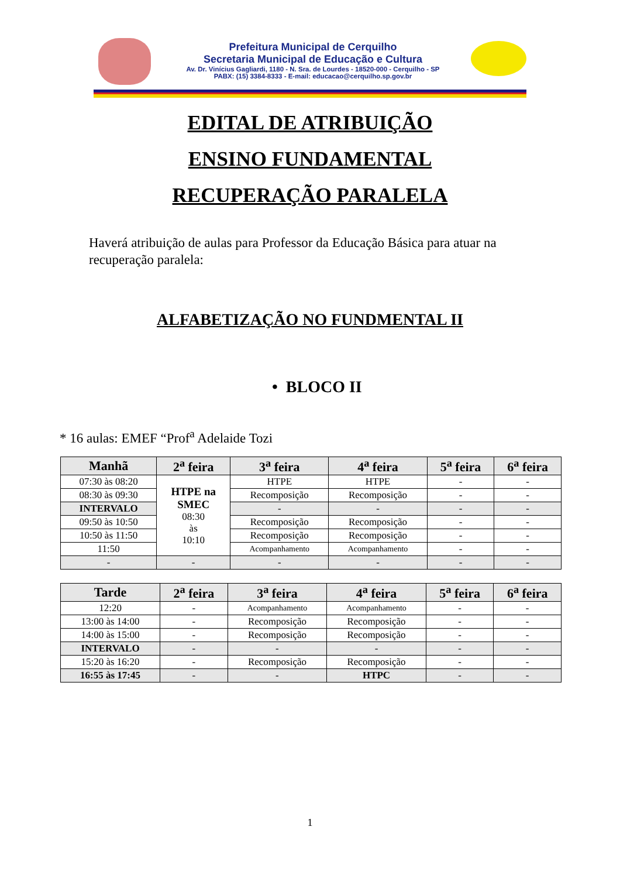Prefeitura Municipal de Cerquilho
Secretaria Municipal de Educação e Cultura
Av. Dr. Vinícius Gagliardi, 1180 - N. Sra. de Lourdes - 18520-000 - Cerquilho - SP
PABX: (15) 3384-8333 - E-mail: educacao@cerquilho.sp.gov.br
EDITAL DE ATRIBUIÇÃO
ENSINO FUNDAMENTAL
RECUPERAÇÃO PARALELA
Haverá atribuição de aulas para Professor da Educação Básica para atuar na recuperação paralela:
ALFABETIZAÇÃO NO FUNDMENTAL II
• BLOCO II
* 16 aulas: EMEF “Prof<sup>a</sup> Adelaide Tozi
| Manhã | 2<sup>a</sup> feira | 3<sup>a</sup> feira | 4<sup>a</sup> feira | 5<sup>a</sup> feira | 6<sup>a</sup> feira |
| --- | --- | --- | --- | --- | --- |
| 07:30 às 08:20 | HTPE na SMEC 08:30 às 10:10 | HTPE | HTPE | - | - |
| 08:30 às 09:30 | | Recomposição | Recomposição | - | - |
| INTERVALO | | - | - | - | - |
| 09:50 às 10:50 | | Recomposição | Recomposição | - | - |
| 10:50 às 11:50 | | Recomposição | Recomposição | - | - |
| 11:50 | | Acompanhamento | Acompanhamento | - | - |
| - | - | - | - | - | - |
| Tarde | 2<sup>a</sup> feira | 3<sup>a</sup> feira | 4<sup>a</sup> feira | 5<sup>a</sup> feira | 6<sup>a</sup> feira |
| --- | --- | --- | --- | --- | --- |
| 12:20 | - | Acompanhamento | Acompanhamento | - | - |
| 13:00 às 14:00 | - | Recomposição | Recomposição | - | - |
| 14:00 às 15:00 | - | Recomposição | Recomposição | - | - |
| INTERVALO | - | - | - | - | - |
| 15:20 às 16:20 | - | Recomposição | Recomposição | - | - |
| 16:55 às 17:45 | - | - | HTPC | - | - |
1